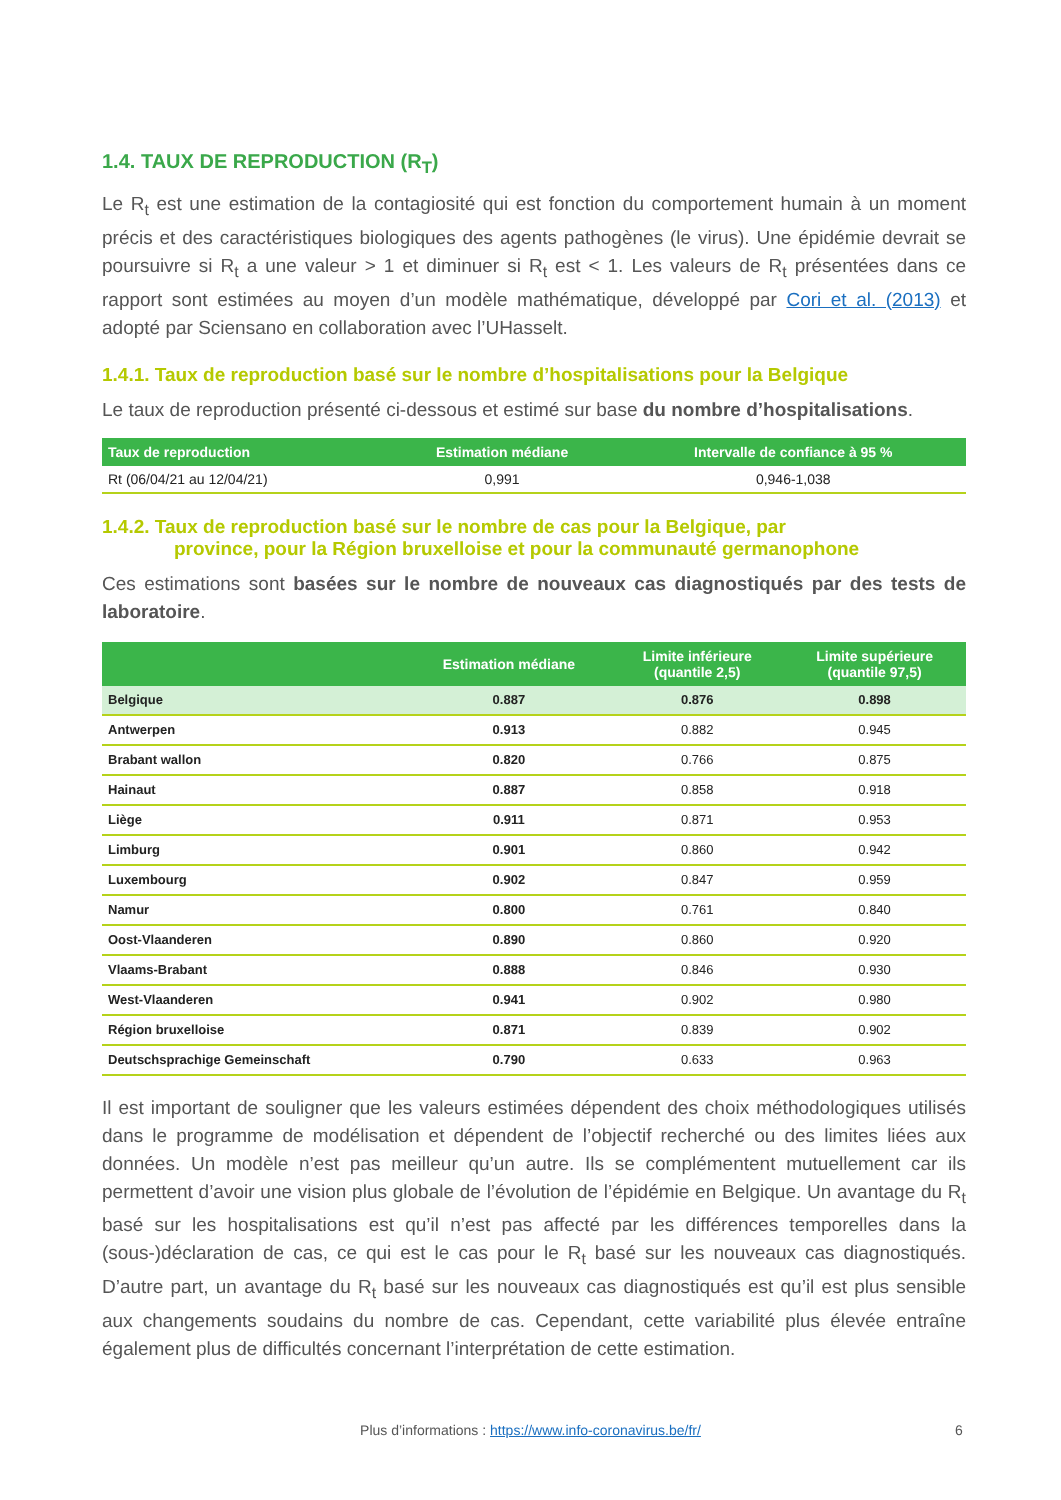1.4. TAUX DE REPRODUCTION (R<sub>T</sub>)
Le R<sub>t</sub> est une estimation de la contagiosité qui est fonction du comportement humain à un moment précis et des caractéristiques biologiques des agents pathogènes (le virus). Une épidémie devrait se poursuivre si R<sub>t</sub> a une valeur > 1 et diminuer si R<sub>t</sub> est < 1. Les valeurs de R<sub>t</sub> présentées dans ce rapport sont estimées au moyen d’un modèle mathématique, développé par Cori et al. (2013) et adopté par Sciensano en collaboration avec l’UHasselt.
1.4.1. Taux de reproduction basé sur le nombre d’hospitalisations pour la Belgique
Le taux de reproduction présenté ci-dessous et estimé sur base du nombre d’hospitalisations.
| Taux de reproduction | Estimation médiane | Intervalle de confiance à 95 % |
| --- | --- | --- |
| Rt (06/04/21 au 12/04/21) | 0,991 | 0,946-1,038 |
1.4.2. Taux de reproduction basé sur le nombre de cas pour la Belgique, par
province, pour la Région bruxelloise et pour la communauté germanophone
Ces estimations sont basées sur le nombre de nouveaux cas diagnostiqués par des tests de laboratoire.
| | Estimation médiane | Limite inférieure (quantile 2,5) | Limite supérieure (quantile 97,5) |
| --- | --- | --- | --- |
| Belgique | 0.887 | 0.876 | 0.898 |
| Antwerpen | 0.913 | 0.882 | 0.945 |
| Brabant wallon | 0.820 | 0.766 | 0.875 |
| Hainaut | 0.887 | 0.858 | 0.918 |
| Liège | 0.911 | 0.871 | 0.953 |
| Limburg | 0.901 | 0.860 | 0.942 |
| Luxembourg | 0.902 | 0.847 | 0.959 |
| Namur | 0.800 | 0.761 | 0.840 |
| Oost-Vlaanderen | 0.890 | 0.860 | 0.920 |
| Vlaams-Brabant | 0.888 | 0.846 | 0.930 |
| West-Vlaanderen | 0.941 | 0.902 | 0.980 |
| Région bruxelloise | 0.871 | 0.839 | 0.902 |
| Deutschsprachige Gemeinschaft | 0.790 | 0.633 | 0.963 |
Il est important de souligner que les valeurs estimées dépendent des choix méthodologiques utilisés dans le programme de modélisation et dépendent de l’objectif recherché ou des limites liées aux données. Un modèle n’est pas meilleur qu’un autre. Ils se complémentent mutuellement car ils permettent d’avoir une vision plus globale de l’évolution de l’épidémie en Belgique. Un avantage du R<sub>t</sub> basé sur les hospitalisations est qu’il n’est pas affecté par les différences temporelles dans la (sous-)déclaration de cas, ce qui est le cas pour le R<sub>t</sub> basé sur les nouveaux cas diagnostiqués. D’autre part, un avantage du R<sub>t</sub> basé sur les nouveaux cas diagnostiqués est qu’il est plus sensible aux changements soudains du nombre de cas. Cependant, cette variabilité plus élevée entraîne également plus de difficultés concernant l’interprétation de cette estimation.
Plus d’informations : https://www.info-coronavirus.be/fr/ 6